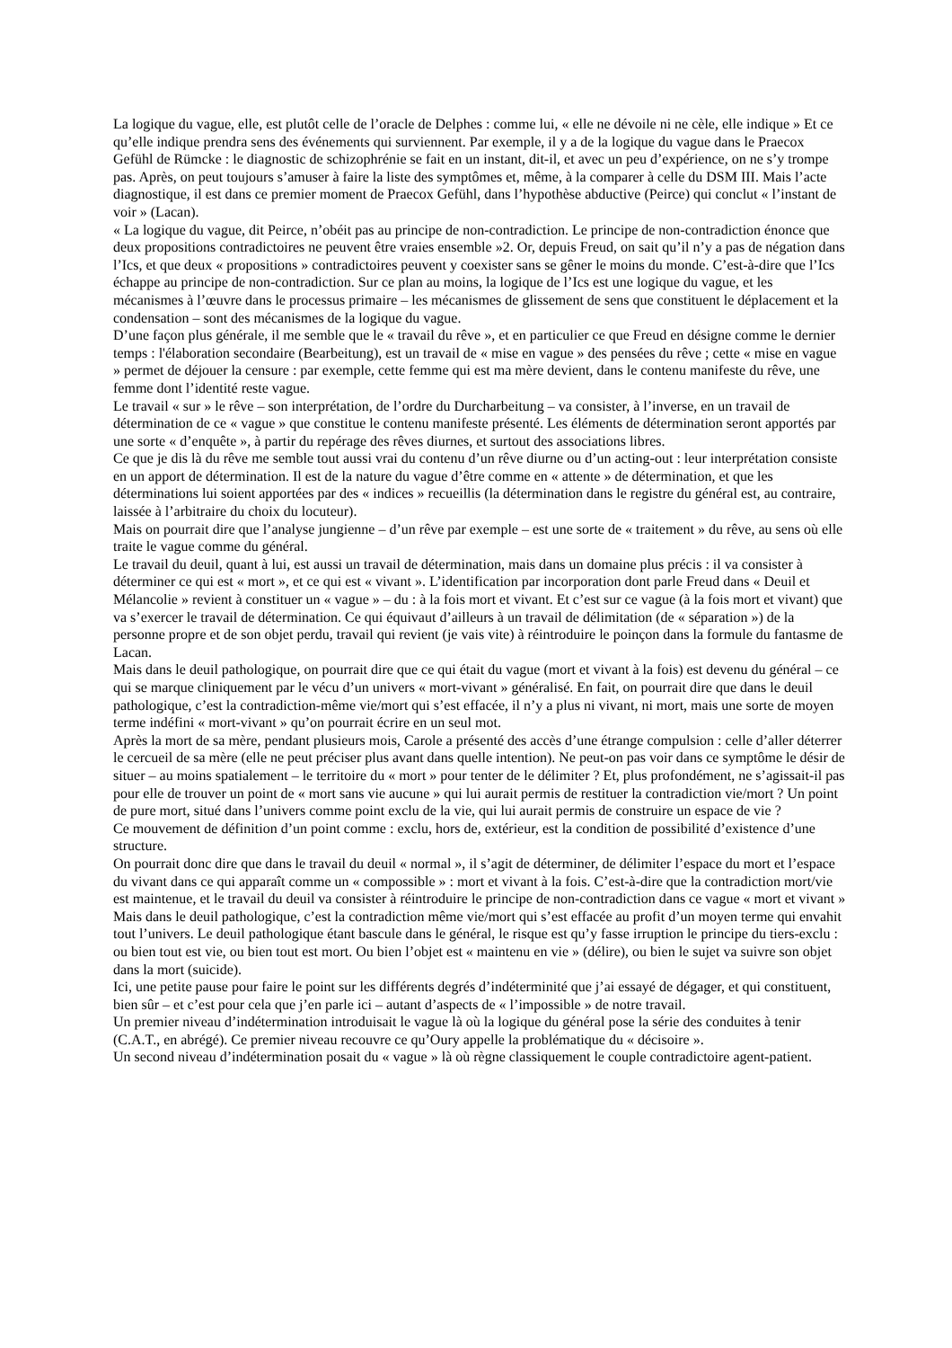La logique du vague, elle, est plutôt celle de l’oracle de Delphes : comme lui, « elle ne dévoile ni ne cèle, elle indique » Et ce qu’elle indique prendra sens des événements qui surviennent. Par exemple, il y a de la logique du vague dans le Praecox Gefühl de Rümcke : le diagnostic de schizophrénie se fait en un instant, dit-il, et avec un peu d’expérience, on ne s’y trompe pas. Après, on peut toujours s’amuser à faire la liste des symptômes et, même, à la comparer à celle du DSM III. Mais l’acte diagnostique, il est dans ce premier moment de Praecox Gefühl, dans l’hypothèse abductive (Peirce) qui conclut « l’instant de voir » (Lacan).
« La logique du vague, dit Peirce, n’obéit pas au principe de non-contradiction. Le principe de non-contradiction énonce que deux propositions contradictoires ne peuvent être vraies ensemble »2. Or, depuis Freud, on sait qu’il n’y a pas de négation dans l’Ics, et que deux « propositions » contradictoires peuvent y coexister sans se gêner le moins du monde. C’est-à-dire que l’Ics échappe au principe de non-contradiction. Sur ce plan au moins, la logique de l’Ics est une logique du vague, et les mécanismes à l’œuvre dans le processus primaire – les mécanismes de glissement de sens que constituent le déplacement et la condensation – sont des mécanismes de la logique du vague.
D’une façon plus générale, il me semble que le « travail du rêve », et en particulier ce que Freud en désigne comme le dernier temps : l'élaboration secondaire (Bearbeitung), est un travail de « mise en vague » des pensées du rêve ; cette « mise en vague » permet de déjouer la censure : par exemple, cette femme qui est ma mère devient, dans le contenu manifeste du rêve, une femme dont l’identité reste vague.
Le travail « sur » le rêve – son interprétation, de l’ordre du Durcharbeitung – va consister, à l’inverse, en un travail de détermination de ce « vague » que constitue le contenu manifeste présenté. Les éléments de détermination seront apportés par une sorte « d’enquête », à partir du repérage des rêves diurnes, et surtout des associations libres.
Ce que je dis là du rêve me semble tout aussi vrai du contenu d’un rêve diurne ou d’un acting-out : leur interprétation consiste en un apport de détermination. Il est de la nature du vague d’être comme en « attente » de détermination, et que les déterminations lui soient apportées par des « indices » recueillis (la détermination dans le registre du général est, au contraire, laissée à l’arbitraire du choix du locuteur).
Mais on pourrait dire que l’analyse jungienne – d’un rêve par exemple – est une sorte de « traitement » du rêve, au sens où elle traite le vague comme du général.
Le travail du deuil, quant à lui, est aussi un travail de détermination, mais dans un domaine plus précis : il va consister à déterminer ce qui est « mort », et ce qui est « vivant ». L’identification par incorporation dont parle Freud dans « Deuil et Mélancolie » revient à constituer un « vague » – du : à la fois mort et vivant. Et c’est sur ce vague (à la fois mort et vivant) que va s’exercer le travail de détermination. Ce qui équivaut d’ailleurs à un travail de délimitation (de « séparation ») de la personne propre et de son objet perdu, travail qui revient (je vais vite) à réintroduire le poinçon dans la formule du fantasme de Lacan.
Mais dans le deuil pathologique, on pourrait dire que ce qui était du vague (mort et vivant à la fois) est devenu du général – ce qui se marque cliniquement par le vécu d’un univers « mort-vivant » généralisé. En fait, on pourrait dire que dans le deuil pathologique, c’est la contradiction-même vie/mort qui s’est effacée, il n’y a plus ni vivant, ni mort, mais une sorte de moyen terme indéfini « mort-vivant » qu’on pourrait écrire en un seul mot.
Après la mort de sa mère, pendant plusieurs mois, Carole a présenté des accès d’une étrange compulsion : celle d’aller déterrer le cercueil de sa mère (elle ne peut préciser plus avant dans quelle intention). Ne peut-on pas voir dans ce symptôme le désir de situer – au moins spatialement – le territoire du « mort » pour tenter de le délimiter ? Et, plus profondément, ne s’agissait-il pas pour elle de trouver un point de « mort sans vie aucune » qui lui aurait permis de restituer la contradiction vie/mort ? Un point de pure mort, situé dans l’univers comme point exclu de la vie, qui lui aurait permis de construire un espace de vie ?
Ce mouvement de définition d’un point comme : exclu, hors de, extérieur, est la condition de possibilité d’existence d’une structure.
On pourrait donc dire que dans le travail du deuil « normal », il s’agit de déterminer, de délimiter l’espace du mort et l’espace du vivant dans ce qui apparaît comme un « compossible » : mort et vivant à la fois. C’est-à-dire que la contradiction mort/vie est maintenue, et le travail du deuil va consister à réintroduire le principe de non-contradiction dans ce vague « mort et vivant »
Mais dans le deuil pathologique, c’est la contradiction même vie/mort qui s’est effacée au profit d’un moyen terme qui envahit tout l’univers. Le deuil pathologique étant bascule dans le général, le risque est qu’y fasse irruption le principe du tiers-exclu : ou bien tout est vie, ou bien tout est mort. Ou bien l’objet est « maintenu en vie » (délire), ou bien le sujet va suivre son objet dans la mort (suicide).
Ici, une petite pause pour faire le point sur les différents degrés d’indéterminité que j’ai essayé de dégager, et qui constituent, bien sûr – et c’est pour cela que j’en parle ici – autant d’aspects de « l’impossible » de notre travail.
Un premier niveau d’indétermination introduisait le vague là où la logique du général pose la série des conduites à tenir (C.A.T., en abrégé). Ce premier niveau recouvre ce qu’Oury appelle la problématique du « décisoire ».
Un second niveau d’indétermination posait du « vague » là où règne classiquement le couple contradictoire agent-patient.